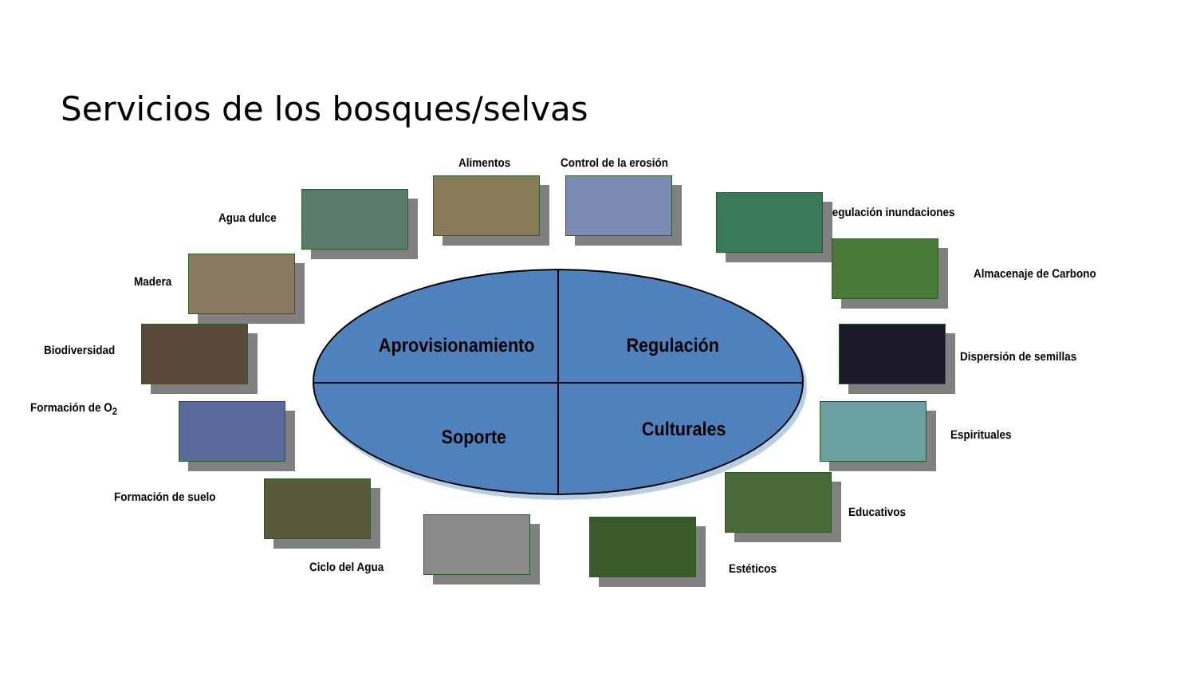Servicios de los bosques/selvas
Aprovisionamiento Regulación
Soporte Culturales
Alimentos Control de la erosión
Agua dulce Regulación inundaciones
Madera
Almacenaje de Carbono
Biodiversidad Dispersión de semillas
Formación de O<sub>2</sub>
Espirituales
Formación de suelo
Educativos
Ciclo del Agua Estéticos